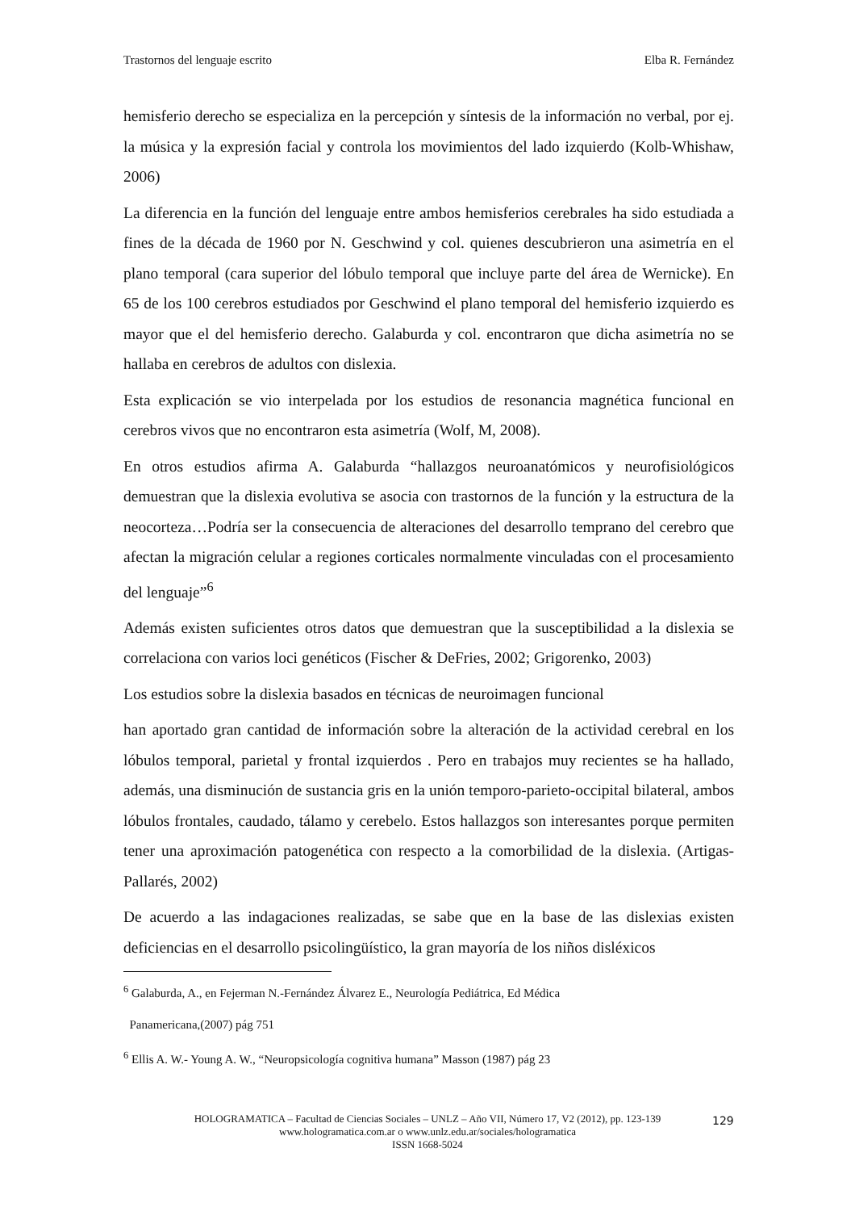Trastornos del lenguaje escrito Elba R. Fernández
hemisferio derecho se especializa en la percepción y síntesis de la información no verbal, por ej. la música y la expresión facial y controla los movimientos del lado izquierdo (Kolb-Whishaw, 2006)
La diferencia en la función del lenguaje entre ambos hemisferios cerebrales ha sido estudiada a fines de la década de 1960 por N. Geschwind y col. quienes descubrieron una asimetría en el plano temporal (cara superior del lóbulo temporal que incluye parte del área de Wernicke). En 65 de los 100 cerebros estudiados por Geschwind el plano temporal del hemisferio izquierdo es mayor que el del hemisferio derecho. Galaburda y col. encontraron que dicha asimetría no se hallaba en cerebros de adultos con dislexia.
Esta explicación se vio interpelada por los estudios de resonancia magnética funcional en cerebros vivos que no encontraron esta asimetría (Wolf, M, 2008).
En otros estudios afirma A. Galaburda “hallazgos neuroanatómicos y neurofisiológicos demuestran que la dislexia evolutiva se asocia con trastornos de la función y la estructura de la neocorteza…Podría ser la consecuencia de alteraciones del desarrollo temprano del cerebro que afectan la migración celular a regiones corticales normalmente vinculadas con el procesamiento del lenguaje”<sup>6</sup>
Además existen suficientes otros datos que demuestran que la susceptibilidad a la dislexia se correlaciona con varios loci genéticos (Fischer & DeFries, 2002; Grigorenko, 2003)
Los estudios sobre la dislexia basados en técnicas de neuroimagen funcional
han aportado gran cantidad de información sobre la alteración de la actividad cerebral en los lóbulos temporal, parietal y frontal izquierdos . Pero en trabajos muy recientes se ha hallado, además, una disminución de sustancia gris en la unión temporo-parieto-occipital bilateral, ambos lóbulos frontales, caudado, tálamo y cerebelo. Estos hallazgos son interesantes porque permiten tener una aproximación patogenética con respecto a la comorbilidad de la dislexia. (Artigas-Pallarés, 2002)
De acuerdo a las indagaciones realizadas, se sabe que en la base de las dislexias existen deficiencias en el desarrollo psicolingüístico, la gran mayoría de los niños disléxicos
<sup>6</sup> Galaburda, A., en Fejerman N.-Fernández Álvarez E., Neurología Pediátrica, Ed Médica
Panamericana,(2007) pág 751
<sup>6</sup> Ellis A. W.- Young A. W., “Neuropsicología cognitiva humana” Masson (1987) pág 23
HOLOGRAMATICA – Facultad de Ciencias Sociales – UNLZ – Año VII, Número 17, V2 (2012), pp. 123-139
www.hologramatica.com.ar o www.unlz.edu.ar/sociales/hologramatica
ISSN 1668-5024
129